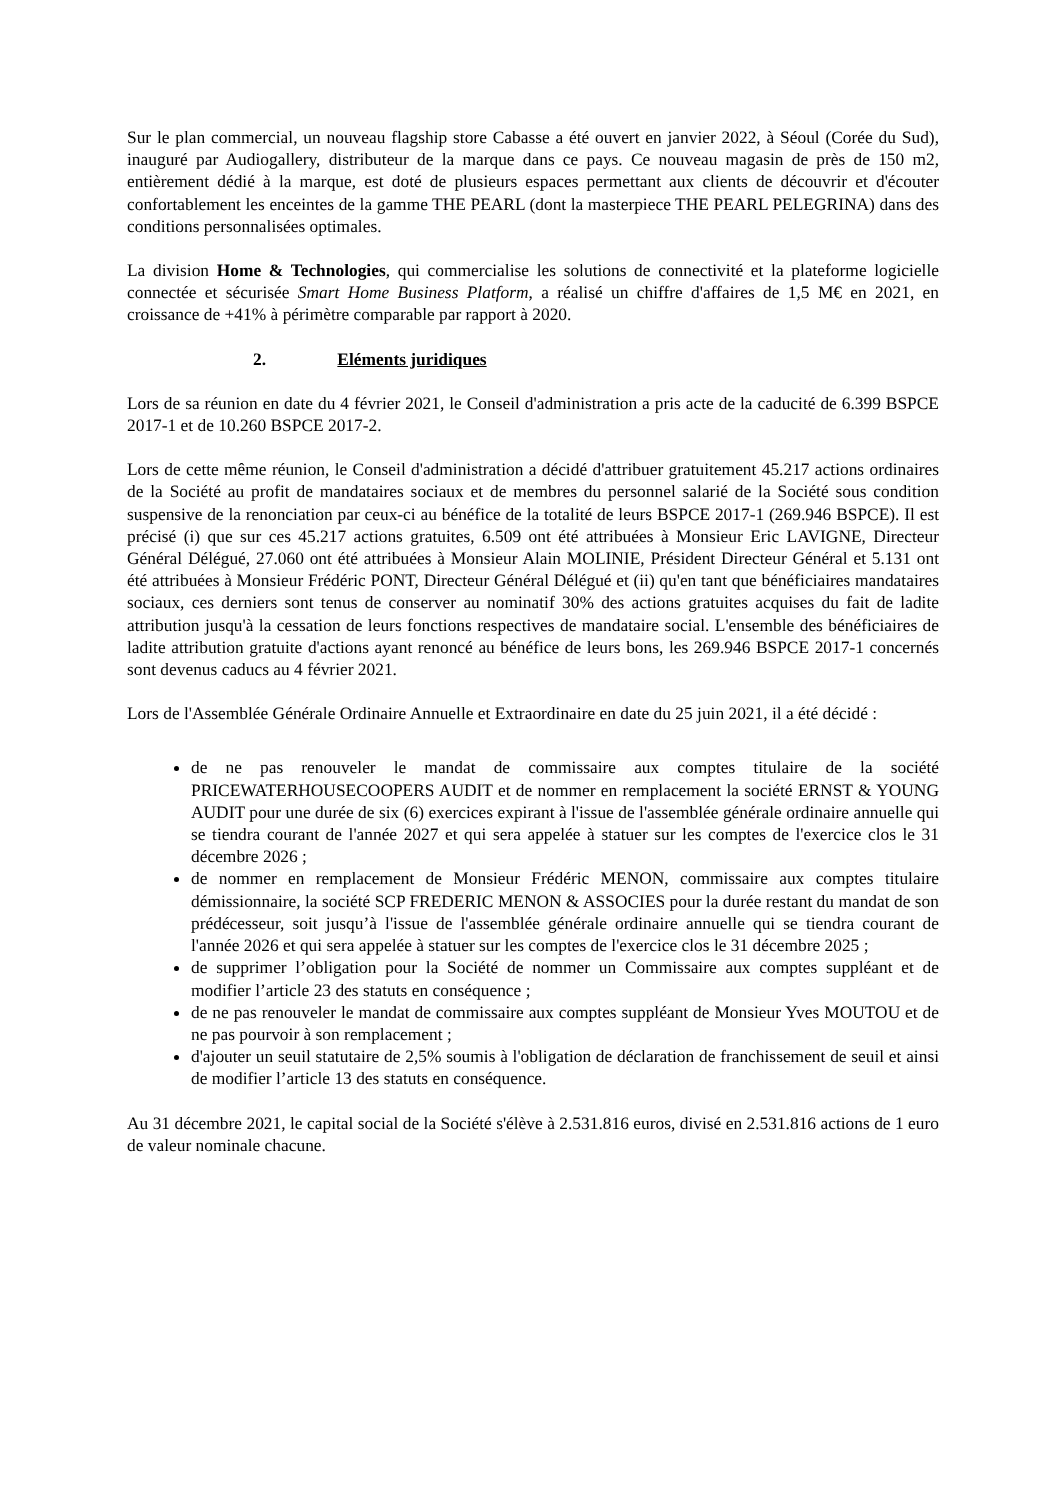Sur le plan commercial, un nouveau flagship store Cabasse a été ouvert en janvier 2022, à Séoul (Corée du Sud), inauguré par Audiogallery, distributeur de la marque dans ce pays. Ce nouveau magasin de près de 150 m2, entièrement dédié à la marque, est doté de plusieurs espaces permettant aux clients de découvrir et d'écouter confortablement les enceintes de la gamme THE PEARL (dont la masterpiece THE PEARL PELEGRINA) dans des conditions personnalisées optimales.
La division Home & Technologies, qui commercialise les solutions de connectivité et la plateforme logicielle connectée et sécurisée Smart Home Business Platform, a réalisé un chiffre d'affaires de 1,5 M€ en 2021, en croissance de +41% à périmètre comparable par rapport à 2020.
2. Eléments juridiques
Lors de sa réunion en date du 4 février 2021, le Conseil d'administration a pris acte de la caducité de 6.399 BSPCE 2017-1 et de 10.260 BSPCE 2017-2.
Lors de cette même réunion, le Conseil d'administration a décidé d'attribuer gratuitement 45.217 actions ordinaires de la Société au profit de mandataires sociaux et de membres du personnel salarié de la Société sous condition suspensive de la renonciation par ceux-ci au bénéfice de la totalité de leurs BSPCE 2017-1 (269.946 BSPCE). Il est précisé (i) que sur ces 45.217 actions gratuites, 6.509 ont été attribuées à Monsieur Eric LAVIGNE, Directeur Général Délégué, 27.060 ont été attribuées à Monsieur Alain MOLINIE, Président Directeur Général et 5.131 ont été attribuées à Monsieur Frédéric PONT, Directeur Général Délégué et (ii) qu'en tant que bénéficiaires mandataires sociaux, ces derniers sont tenus de conserver au nominatif 30% des actions gratuites acquises du fait de ladite attribution jusqu'à la cessation de leurs fonctions respectives de mandataire social. L'ensemble des bénéficiaires de ladite attribution gratuite d'actions ayant renoncé au bénéfice de leurs bons, les 269.946 BSPCE 2017-1 concernés sont devenus caducs au 4 février 2021.
Lors de l'Assemblée Générale Ordinaire Annuelle et Extraordinaire en date du 25 juin 2021, il a été décidé :
de ne pas renouveler le mandat de commissaire aux comptes titulaire de la société PRICEWATERHOUSECOOPERS AUDIT et de nommer en remplacement la société ERNST & YOUNG AUDIT pour une durée de six (6) exercices expirant à l'issue de l'assemblée générale ordinaire annuelle qui se tiendra courant de l'année 2027 et qui sera appelée à statuer sur les comptes de l'exercice clos le 31 décembre 2026 ;
de nommer en remplacement de Monsieur Frédéric MENON, commissaire aux comptes titulaire démissionnaire, la société SCP FREDERIC MENON & ASSOCIES pour la durée restant du mandat de son prédécesseur, soit jusqu’à l'issue de l'assemblée générale ordinaire annuelle qui se tiendra courant de l'année 2026 et qui sera appelée à statuer sur les comptes de l'exercice clos le 31 décembre 2025 ;
de supprimer l’obligation pour la Société de nommer un Commissaire aux comptes suppléant et de modifier l’article 23 des statuts en conséquence ;
de ne pas renouveler le mandat de commissaire aux comptes suppléant de Monsieur Yves MOUTOU et de ne pas pourvoir à son remplacement ;
d'ajouter un seuil statutaire de 2,5% soumis à l'obligation de déclaration de franchissement de seuil et ainsi de modifier l’article 13 des statuts en conséquence.
Au 31 décembre 2021, le capital social de la Société s'élève à 2.531.816 euros, divisé en 2.531.816 actions de 1 euro de valeur nominale chacune.